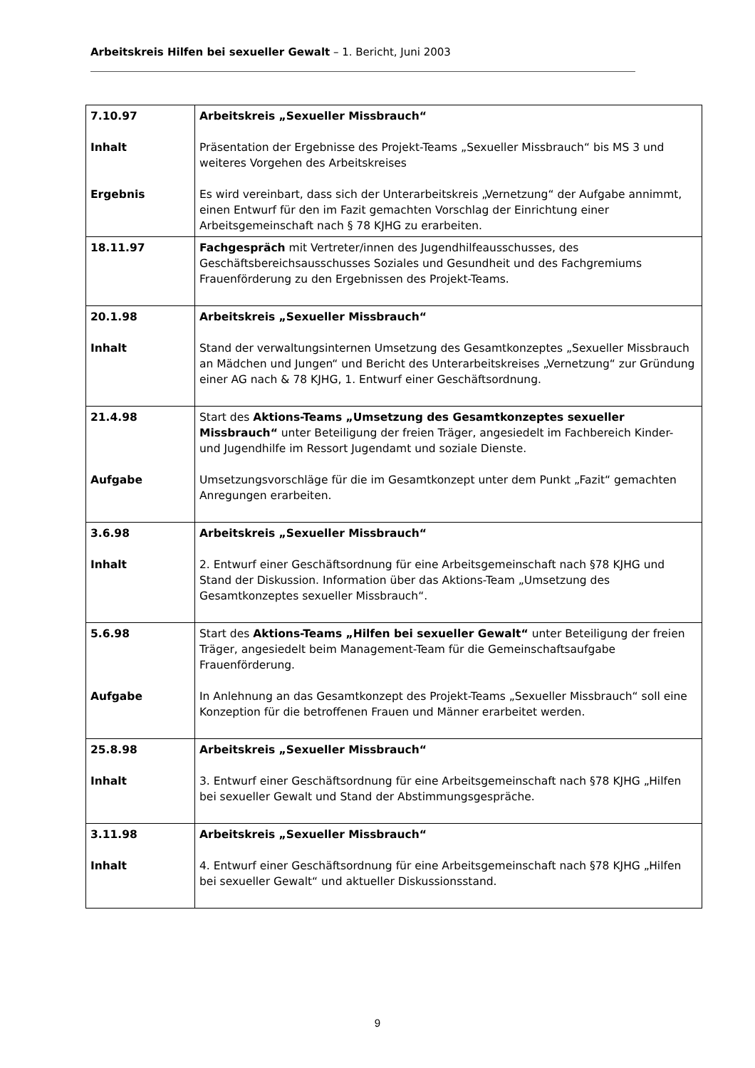Arbeitskreis Hilfen bei sexueller Gewalt – 1. Bericht, Juni 2003
| 7.10.97 Inhalt Ergebnis | Arbeitskreis „Sexueller Missbrauch“ Präsentation der Ergebnisse des Projekt-Teams „Sexueller Missbrauch“ bis MS 3 und weiteres Vorgehen des Arbeitskreises Es wird vereinbart, dass sich der Unterarbeitskreis „Vernetzung“ der Aufgabe annimmt, einen Entwurf für den im Fazit gemachten Vorschlag der Einrichtung einer Arbeitsgemeinschaft nach § 78 KJHG zu erarbeiten. |
| 18.11.97 | Fachgespräch mit Vertreter/innen des Jugendhilfeausschusses, des Geschäftsbereichsausschusses Soziales und Gesundheit und des Fachgremiums Frauenförderung zu den Ergebnissen des Projekt-Teams. |
| 20.1.98 Inhalt | Arbeitskreis „Sexueller Missbrauch“ Stand der verwaltungsinternen Umsetzung des Gesamtkonzeptes „Sexueller Missbrauch an Mädchen und Jungen“ und Bericht des Unterarbeitskreises „Vernetzung“ zur Gründung einer AG nach & 78 KJHG, 1. Entwurf einer Geschäftsordnung. |
| 21.4.98 Aufgabe | Start des Aktions-Teams „Umsetzung des Gesamtkonzeptes sexueller Missbrauch“ unter Beteiligung der freien Träger, angesiedelt im Fachbereich Kinder- und Jugendhilfe im Ressort Jugendamt und soziale Dienste. Umsetzungsvorschläge für die im Gesamtkonzept unter dem Punkt „Fazit“ gemachten Anregungen erarbeiten. |
| 3.6.98 Inhalt | Arbeitskreis „Sexueller Missbrauch“ 2. Entwurf einer Geschäftsordnung für eine Arbeitsgemeinschaft nach §78 KJHG und Stand der Diskussion. Information über das Aktions-Team „Umsetzung des Gesamtkonzeptes sexueller Missbrauch“. |
| 5.6.98 Aufgabe | Start des Aktions-Teams „Hilfen bei sexueller Gewalt“ unter Beteiligung der freien Träger, angesiedelt beim Management-Team für die Gemeinschaftsaufgabe Frauenförderung. In Anlehnung an das Gesamtkonzept des Projekt-Teams „Sexueller Missbrauch“ soll eine Konzeption für die betroffenen Frauen und Männer erarbeitet werden. |
| 25.8.98 Inhalt | Arbeitskreis „Sexueller Missbrauch“ 3. Entwurf einer Geschäftsordnung für eine Arbeitsgemeinschaft nach §78 KJHG „Hilfen bei sexueller Gewalt und Stand der Abstimmungsgespräche. |
| 3.11.98 Inhalt | Arbeitskreis „Sexueller Missbrauch“ 4. Entwurf einer Geschäftsordnung für eine Arbeitsgemeinschaft nach §78 KJHG „Hilfen bei sexueller Gewalt“ und aktueller Diskussionsstand. |
9